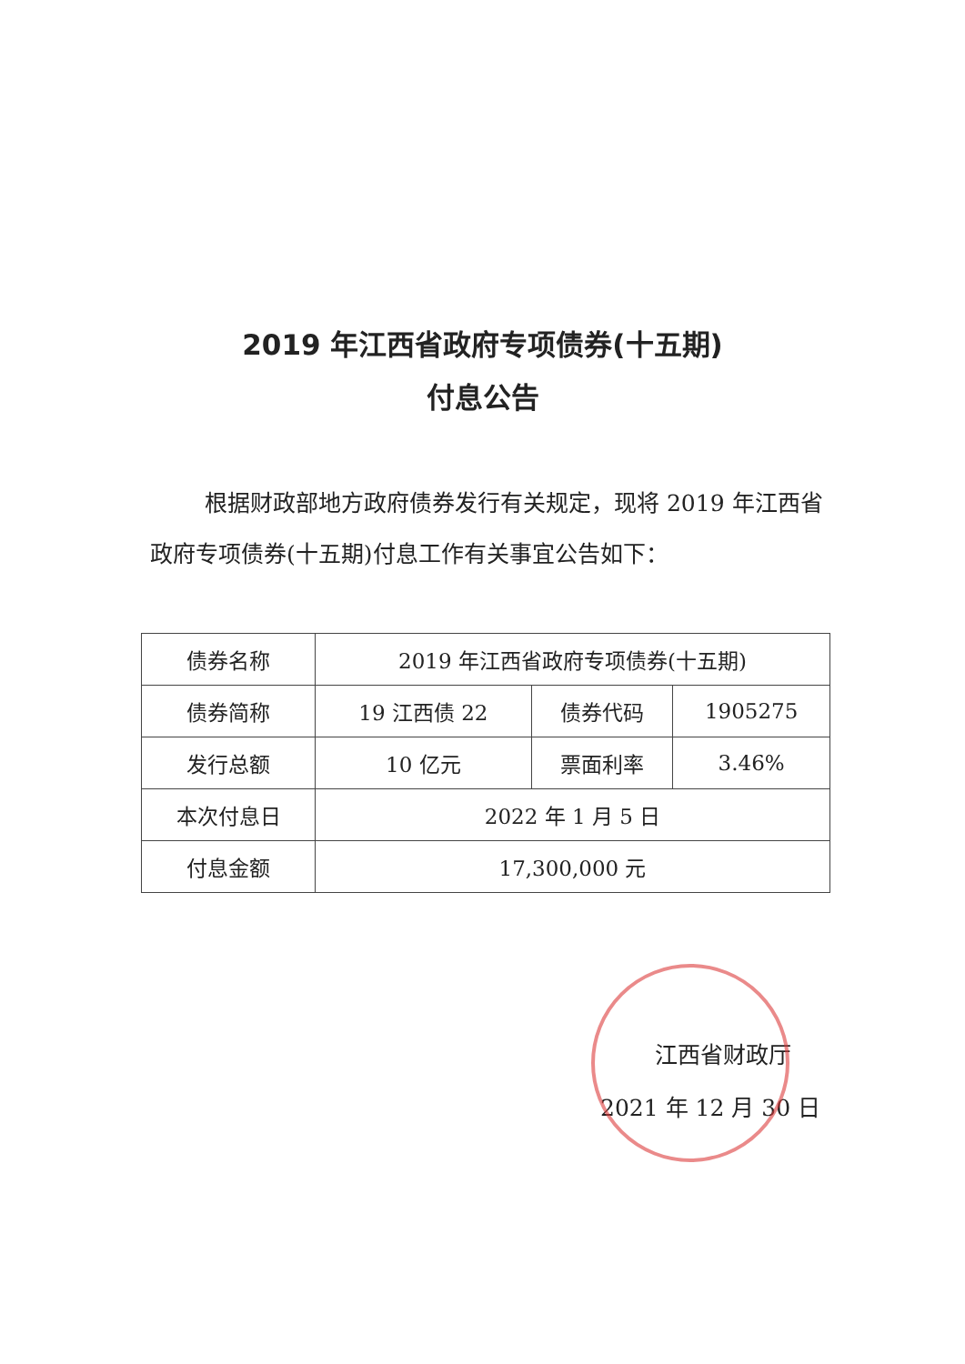2019 年江西省政府专项债券(十五期)
付息公告
根据财政部地方政府债券发行有关规定，现将 2019 年江西省政府专项债券(十五期)付息工作有关事宜公告如下：
| 债券名称 | 2019 年江西省政府专项债券(十五期) | | |
| 债券简称 | 19 江西债 22 | 债券代码 | 1905275 |
| 发行总额 | 10 亿元 | 票面利率 | 3.46% |
| 本次付息日 | 2022 年 1 月 5 日 | | |
| 付息金额 | 17,300,000 元 | | |
江西省财政厅
2021 年 12 月 30 日